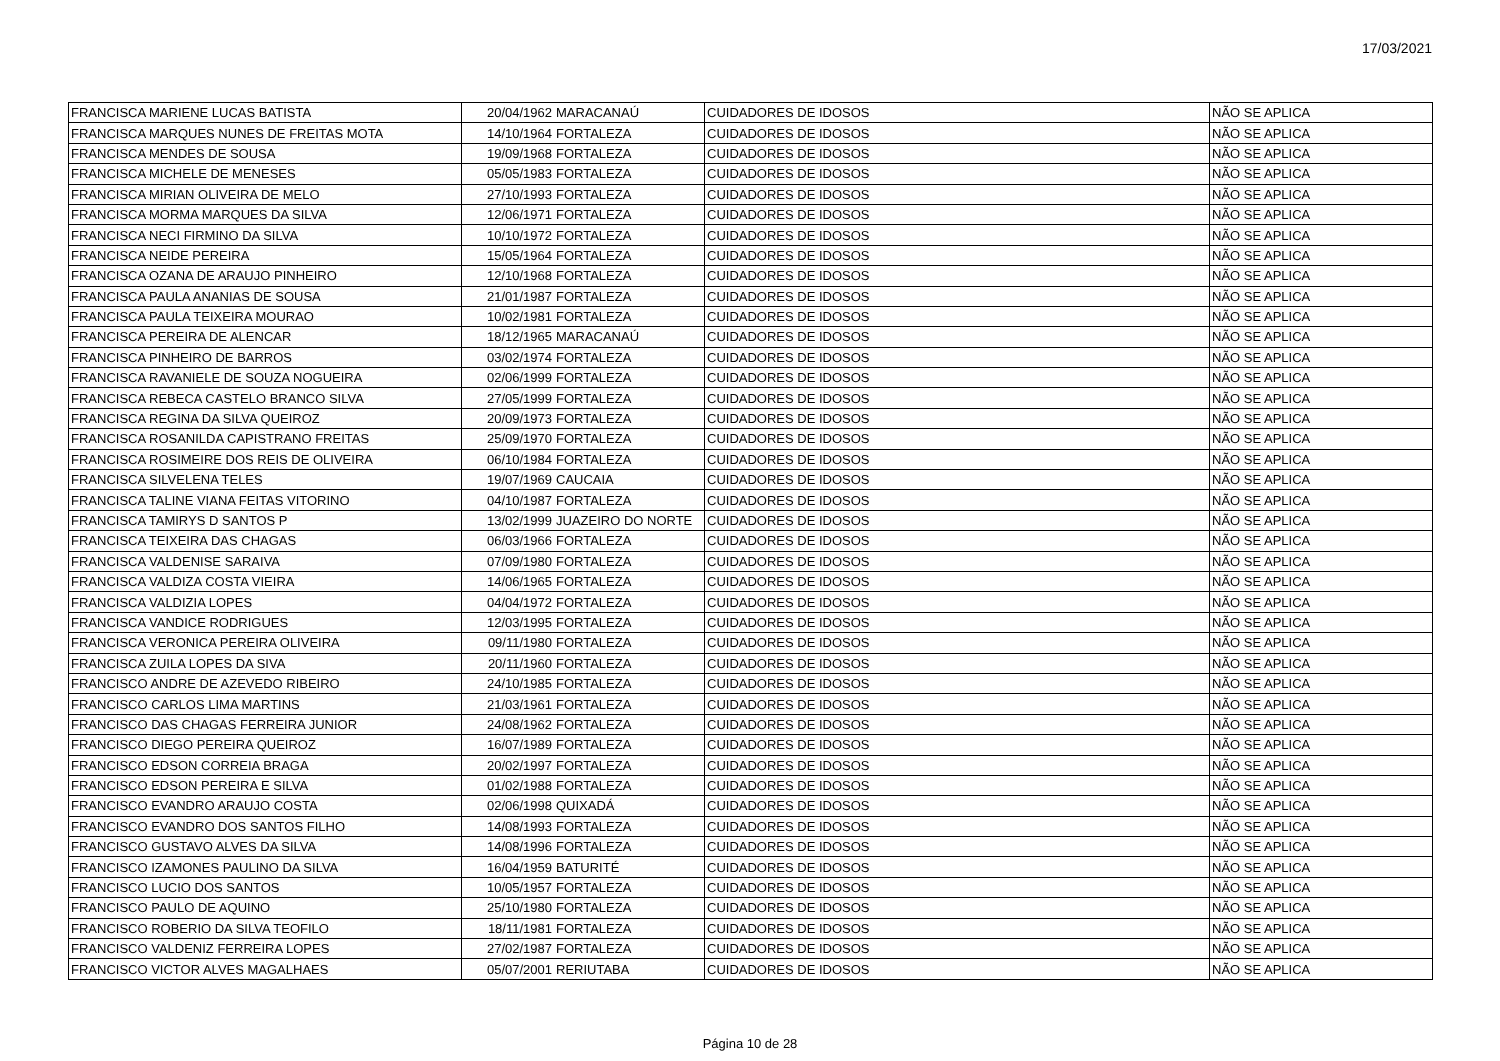17/03/2021
| FRANCISCA MARIENE LUCAS BATISTA | 20/04/1962 | MARACANAÚ | CUIDADORES DE IDOSOS | NÃO SE APLICA |
| FRANCISCA MARQUES NUNES DE FREITAS MOTA | 14/10/1964 | FORTALEZA | CUIDADORES DE IDOSOS | NÃO SE APLICA |
| FRANCISCA MENDES DE SOUSA | 19/09/1968 | FORTALEZA | CUIDADORES DE IDOSOS | NÃO SE APLICA |
| FRANCISCA MICHELE DE MENESES | 05/05/1983 | FORTALEZA | CUIDADORES DE IDOSOS | NÃO SE APLICA |
| FRANCISCA MIRIAN OLIVEIRA DE MELO | 27/10/1993 | FORTALEZA | CUIDADORES DE IDOSOS | NÃO SE APLICA |
| FRANCISCA MORMA MARQUES DA SILVA | 12/06/1971 | FORTALEZA | CUIDADORES DE IDOSOS | NÃO SE APLICA |
| FRANCISCA NECI FIRMINO DA SILVA | 10/10/1972 | FORTALEZA | CUIDADORES DE IDOSOS | NÃO SE APLICA |
| FRANCISCA NEIDE PEREIRA | 15/05/1964 | FORTALEZA | CUIDADORES DE IDOSOS | NÃO SE APLICA |
| FRANCISCA OZANA DE ARAUJO PINHEIRO | 12/10/1968 | FORTALEZA | CUIDADORES DE IDOSOS | NÃO SE APLICA |
| FRANCISCA PAULA ANANIAS DE SOUSA | 21/01/1987 | FORTALEZA | CUIDADORES DE IDOSOS | NÃO SE APLICA |
| FRANCISCA PAULA TEIXEIRA MOURAO | 10/02/1981 | FORTALEZA | CUIDADORES DE IDOSOS | NÃO SE APLICA |
| FRANCISCA PEREIRA DE ALENCAR | 18/12/1965 | MARACANAÚ | CUIDADORES DE IDOSOS | NÃO SE APLICA |
| FRANCISCA PINHEIRO DE BARROS | 03/02/1974 | FORTALEZA | CUIDADORES DE IDOSOS | NÃO SE APLICA |
| FRANCISCA RAVANIELE DE SOUZA NOGUEIRA | 02/06/1999 | FORTALEZA | CUIDADORES DE IDOSOS | NÃO SE APLICA |
| FRANCISCA REBECA CASTELO BRANCO SILVA | 27/05/1999 | FORTALEZA | CUIDADORES DE IDOSOS | NÃO SE APLICA |
| FRANCISCA REGINA DA SILVA QUEIROZ | 20/09/1973 | FORTALEZA | CUIDADORES DE IDOSOS | NÃO SE APLICA |
| FRANCISCA ROSANILDA CAPISTRANO FREITAS | 25/09/1970 | FORTALEZA | CUIDADORES DE IDOSOS | NÃO SE APLICA |
| FRANCISCA ROSIMEIRE DOS REIS DE OLIVEIRA | 06/10/1984 | FORTALEZA | CUIDADORES DE IDOSOS | NÃO SE APLICA |
| FRANCISCA SILVELENA TELES | 19/07/1969 | CAUCAIA | CUIDADORES DE IDOSOS | NÃO SE APLICA |
| FRANCISCA TALINE VIANA FEITAS VITORINO | 04/10/1987 | FORTALEZA | CUIDADORES DE IDOSOS | NÃO SE APLICA |
| FRANCISCA TAMIRYS D SANTOS P | 13/02/1999 | JUAZEIRO DO NORTE | CUIDADORES DE IDOSOS | NÃO SE APLICA |
| FRANCISCA TEIXEIRA DAS CHAGAS | 06/03/1966 | FORTALEZA | CUIDADORES DE IDOSOS | NÃO SE APLICA |
| FRANCISCA VALDENISE SARAIVA | 07/09/1980 | FORTALEZA | CUIDADORES DE IDOSOS | NÃO SE APLICA |
| FRANCISCA VALDIZA COSTA VIEIRA | 14/06/1965 | FORTALEZA | CUIDADORES DE IDOSOS | NÃO SE APLICA |
| FRANCISCA VALDIZIA LOPES | 04/04/1972 | FORTALEZA | CUIDADORES DE IDOSOS | NÃO SE APLICA |
| FRANCISCA VANDICE RODRIGUES | 12/03/1995 | FORTALEZA | CUIDADORES DE IDOSOS | NÃO SE APLICA |
| FRANCISCA VERONICA PEREIRA OLIVEIRA | 09/11/1980 | FORTALEZA | CUIDADORES DE IDOSOS | NÃO SE APLICA |
| FRANCISCA ZUILA LOPES DA SIVA | 20/11/1960 | FORTALEZA | CUIDADORES DE IDOSOS | NÃO SE APLICA |
| FRANCISCO ANDRE DE AZEVEDO RIBEIRO | 24/10/1985 | FORTALEZA | CUIDADORES DE IDOSOS | NÃO SE APLICA |
| FRANCISCO CARLOS LIMA MARTINS | 21/03/1961 | FORTALEZA | CUIDADORES DE IDOSOS | NÃO SE APLICA |
| FRANCISCO DAS CHAGAS FERREIRA JUNIOR | 24/08/1962 | FORTALEZA | CUIDADORES DE IDOSOS | NÃO SE APLICA |
| FRANCISCO DIEGO PEREIRA QUEIROZ | 16/07/1989 | FORTALEZA | CUIDADORES DE IDOSOS | NÃO SE APLICA |
| FRANCISCO EDSON CORREIA BRAGA | 20/02/1997 | FORTALEZA | CUIDADORES DE IDOSOS | NÃO SE APLICA |
| FRANCISCO EDSON PEREIRA E SILVA | 01/02/1988 | FORTALEZA | CUIDADORES DE IDOSOS | NÃO SE APLICA |
| FRANCISCO EVANDRO ARAUJO COSTA | 02/06/1998 | QUIXADÁ | CUIDADORES DE IDOSOS | NÃO SE APLICA |
| FRANCISCO EVANDRO DOS SANTOS FILHO | 14/08/1993 | FORTALEZA | CUIDADORES DE IDOSOS | NÃO SE APLICA |
| FRANCISCO GUSTAVO ALVES DA SILVA | 14/08/1996 | FORTALEZA | CUIDADORES DE IDOSOS | NÃO SE APLICA |
| FRANCISCO IZAMONES PAULINO DA SILVA | 16/04/1959 | BATURITÉ | CUIDADORES DE IDOSOS | NÃO SE APLICA |
| FRANCISCO LUCIO DOS SANTOS | 10/05/1957 | FORTALEZA | CUIDADORES DE IDOSOS | NÃO SE APLICA |
| FRANCISCO PAULO DE AQUINO | 25/10/1980 | FORTALEZA | CUIDADORES DE IDOSOS | NÃO SE APLICA |
| FRANCISCO ROBERIO DA SILVA TEOFILO | 18/11/1981 | FORTALEZA | CUIDADORES DE IDOSOS | NÃO SE APLICA |
| FRANCISCO VALDENIZ FERREIRA LOPES | 27/02/1987 | FORTALEZA | CUIDADORES DE IDOSOS | NÃO SE APLICA |
| FRANCISCO VICTOR ALVES MAGALHAES | 05/07/2001 | RERIUTABA | CUIDADORES DE IDOSOS | NÃO SE APLICA |
Página 10 de 28